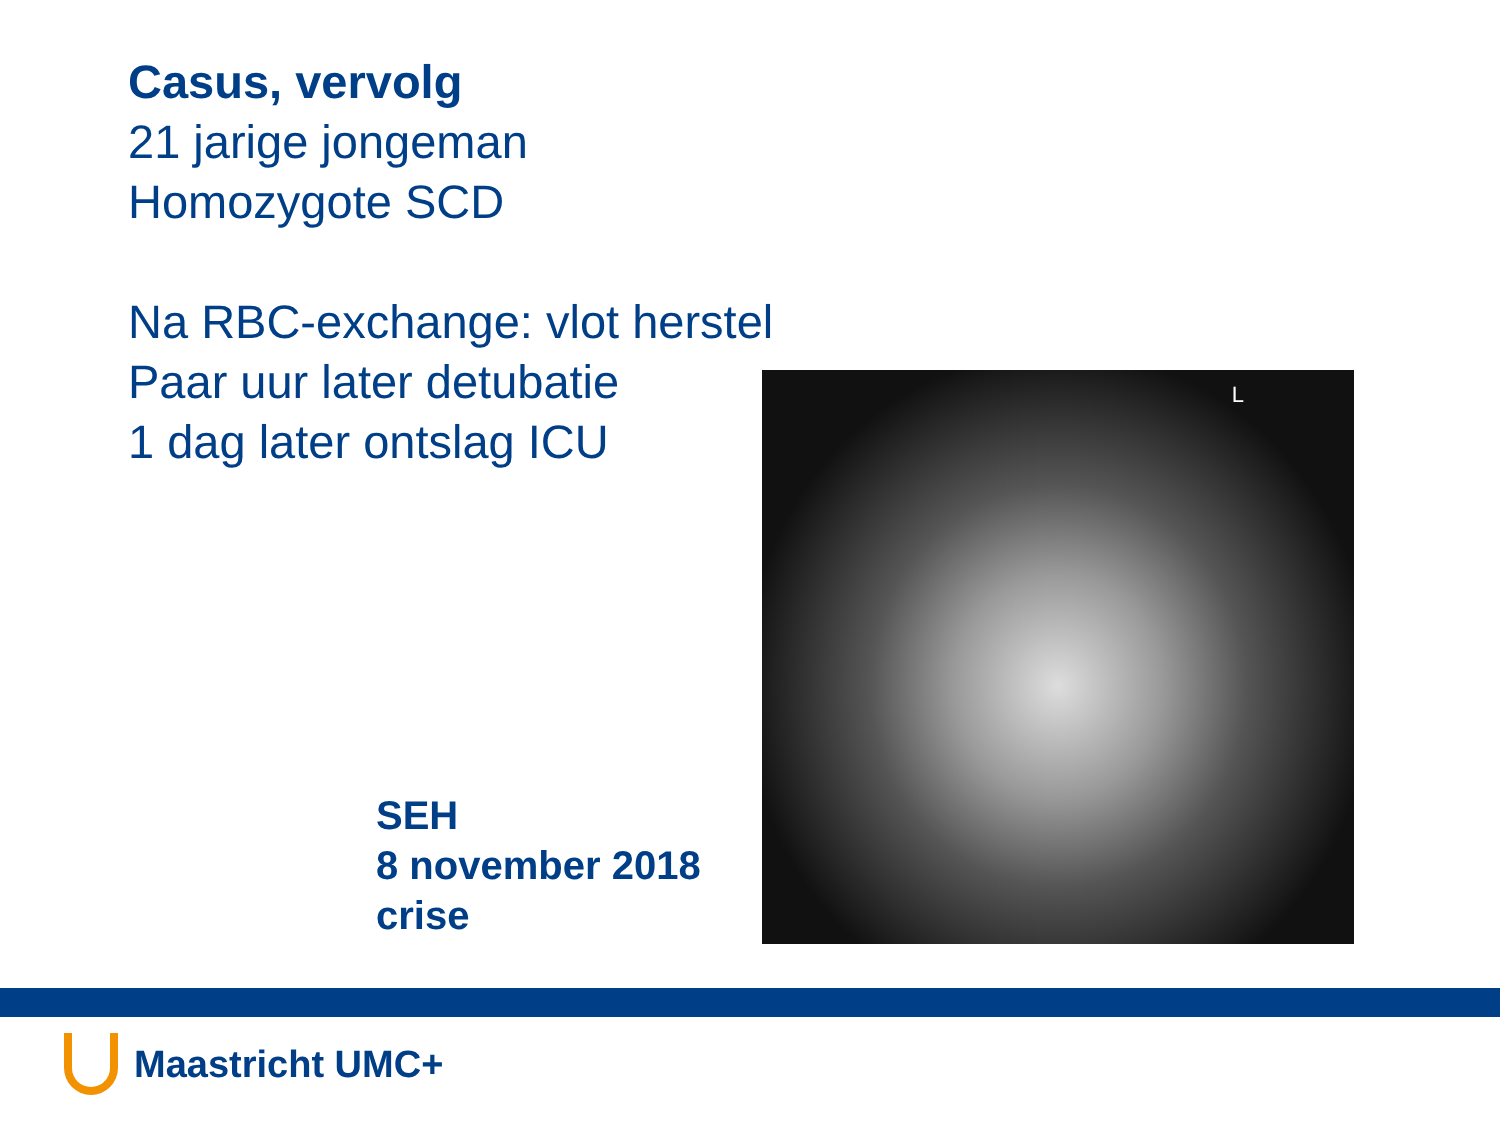Casus, vervolg
21 jarige jongeman
Homozygote SCD
Na RBC-exchange: vlot herstel
Paar uur later detubatie
1 dag later ontslag ICU
L
SEH
8 november 2018
crise
Maastricht UMC+